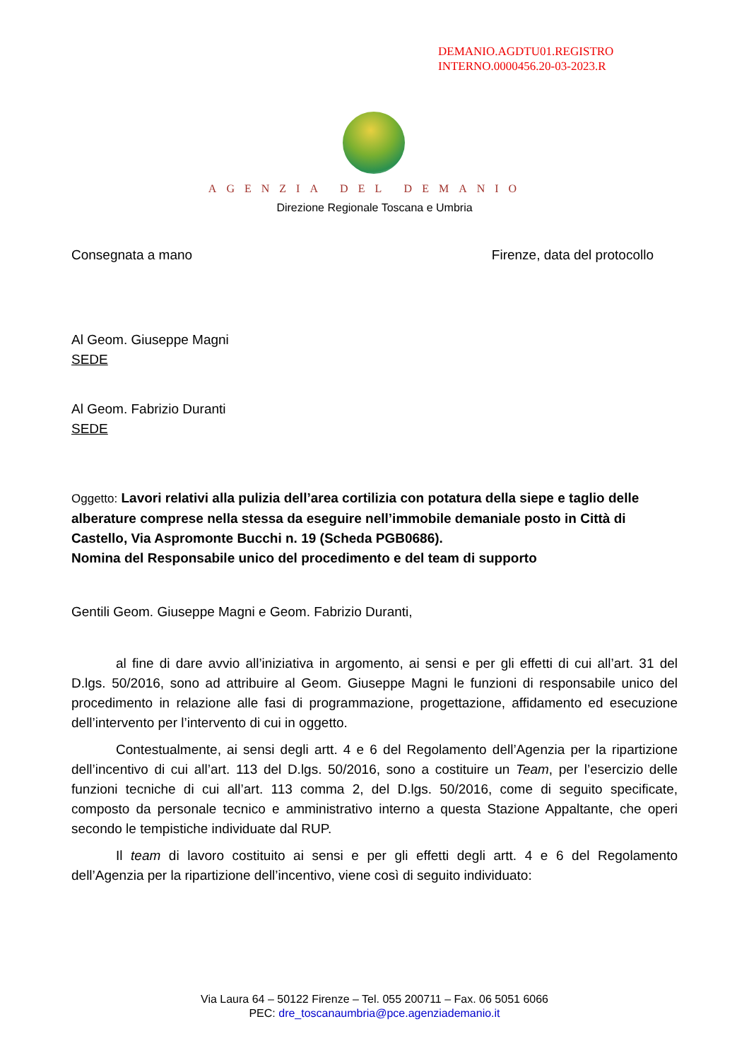DEMANIO.AGDTU01.REGISTRO
INTERNO.0000456.20-03-2023.R
AGENZIA DEL DEMANIO
Direzione Regionale Toscana e Umbria
Consegnata a mano Firenze, data del protocollo
Al Geom. Giuseppe Magni
SEDE
Al Geom. Fabrizio Duranti
SEDE
Oggetto: Lavori relativi alla pulizia dell’area cortilizia con potatura della siepe e taglio delle alberature comprese nella stessa da eseguire nell’immobile demaniale posto in Città di Castello, Via Aspromonte Bucchi n. 19 (Scheda PGB0686).
Nomina del Responsabile unico del procedimento e del team di supporto
Gentili Geom. Giuseppe Magni e Geom. Fabrizio Duranti,
al fine di dare avvio all’iniziativa in argomento, ai sensi e per gli effetti di cui all’art. 31 del D.lgs. 50/2016, sono ad attribuire al Geom. Giuseppe Magni le funzioni di responsabile unico del procedimento in relazione alle fasi di programmazione, progettazione, affidamento ed esecuzione dell’intervento per l’intervento di cui in oggetto.
Contestualmente, ai sensi degli artt. 4 e 6 del Regolamento dell’Agenzia per la ripartizione dell’incentivo di cui all’art. 113 del D.lgs. 50/2016, sono a costituire un Team, per l’esercizio delle funzioni tecniche di cui all’art. 113 comma 2, del D.lgs. 50/2016, come di seguito specificate, composto da personale tecnico e amministrativo interno a questa Stazione Appaltante, che operi secondo le tempistiche individuate dal RUP.
Il team di lavoro costituito ai sensi e per gli effetti degli artt. 4 e 6 del Regolamento dell’Agenzia per la ripartizione dell’incentivo, viene così di seguito individuato:
Via Laura 64 – 50122 Firenze – Tel. 055 200711 – Fax. 06 5051 6066
PEC: dre_toscanaumbria@pce.agenziademanio.it